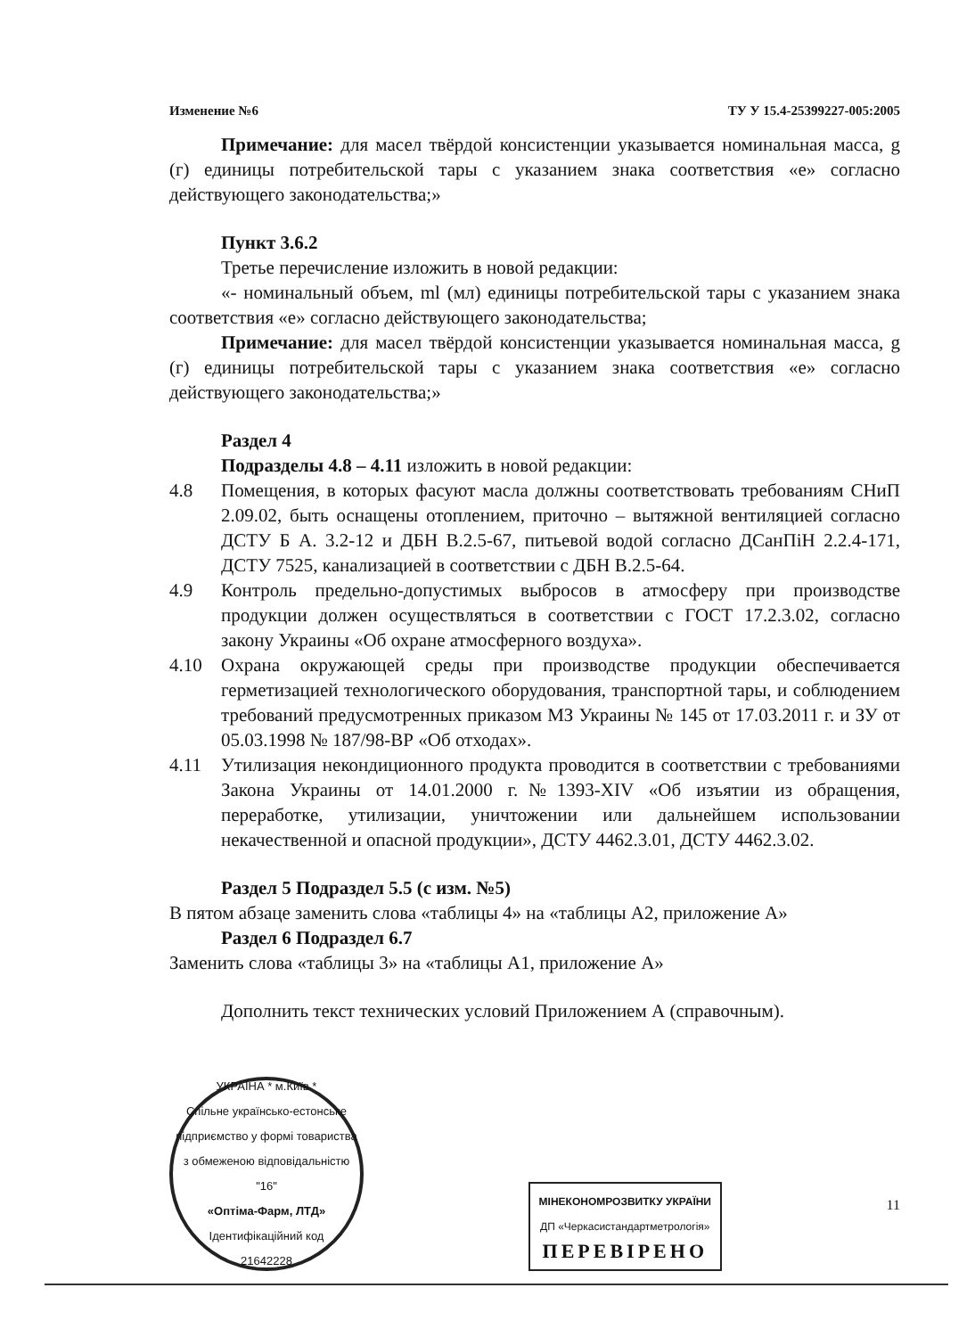Изменение №6 ТУ У 15.4-25399227-005:2005
Примечание: для масел твёрдой консистенции указывается номинальная масса, g (г) единицы потребительской тары с указанием знака соответствия «е» согласно действующего законодательства;»
Пункт 3.6.2
Третье перечисление изложить в новой редакции:
«- номинальный объем, ml (мл) единицы потребительской тары с указанием знака соответствия «е» согласно действующего законодательства;
Примечание: для масел твёрдой консистенции указывается номинальная масса, g (г) единицы потребительской тары с указанием знака соответствия «е» согласно действующего законодательства;»
Раздел 4
Подразделы 4.8 – 4.11 изложить в новой редакции:
4.8 Помещения, в которых фасуют масла должны соответствовать требованиям СНиП 2.09.02, быть оснащены отоплением, приточно – вытяжной вентиляцией согласно ДСТУ Б А. 3.2-12 и ДБН В.2.5-67, питьевой водой согласно ДСанПіН 2.2.4-171, ДСТУ 7525, канализацией в соответствии с ДБН В.2.5-64.
4.9 Контроль предельно-допустимых выбросов в атмосферу при производстве продукции должен осуществляться в соответствии с ГОСТ 17.2.3.02, согласно закону Украины «Об охране атмосферного воздуха».
4.10 Охрана окружающей среды при производстве продукции обеспечивается герметизацией технологического оборудования, транспортной тары, и соблюдением требований предусмотренных приказом МЗ Украины № 145 от 17.03.2011 г. и ЗУ от 05.03.1998 № 187/98-ВР «Об отходах».
4.11 Утилизация некондиционного продукта проводится в соответствии с требованиями Закона Украины от 14.01.2000 г.№1393-XIV «Об изъятии из обращения, переработке, утилизации, уничтожении или дальнейшем использовании некачественной и опасной продукции», ДСТУ 4462.3.01, ДСТУ 4462.3.02.
Раздел 5 Подраздел 5.5 (с изм. №5)
В пятом абзаце заменить слова «таблицы 4» на «таблицы А2, приложение А»
Раздел 6 Подраздел 6.7
Заменить слова «таблицы 3» на «таблицы А1, приложение А»
Дополнить текст технических условий Приложением А (справочным).
УКРАЇНА * м.Київ *
Спільне українсько-естонське підприємство у формі товариства з обмеженою відповідальністю
"16"
«Оптіма-Фарм, ЛТД»
Ідентифікаційний код
21642228
МІНЕКОНОМРОЗВИТКУ УКРАЇНИ
ДП «Черкасистандартметрологія»
ПЕРЕВІРЕНО
11